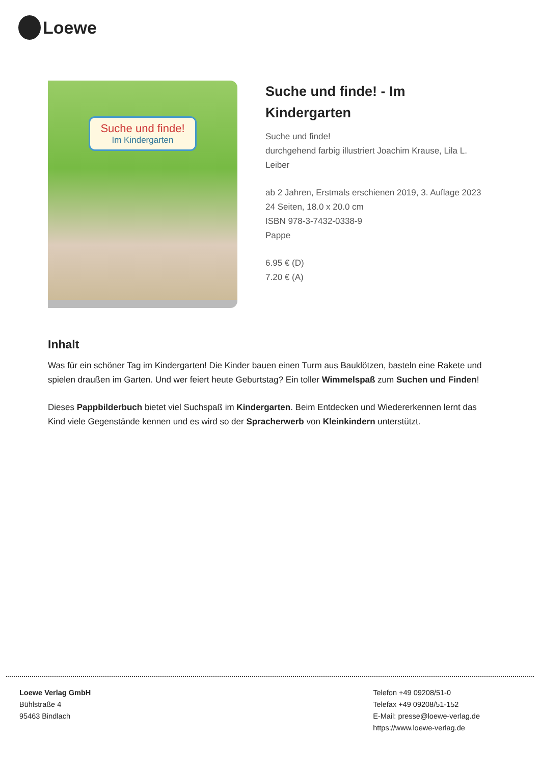Loewe
Suche und finde!
Im Kindergarten
Suche und finde! - Im Kindergarten
Suche und finde!
durchgehend farbig illustriert Joachim Krause, Lila L. Leiber
ab 2 Jahren, Erstmals erschienen 2019, 3. Auflage 2023
24 Seiten, 18.0 x 20.0 cm
ISBN 978-3-7432-0338-9
Pappe
6.95 € (D)
7.20 € (A)
Inhalt
Was für ein schöner Tag im Kindergarten! Die Kinder bauen einen Turm aus Bauklötzen, basteln eine Rakete und spielen draußen im Garten. Und wer feiert heute Geburtstag? Ein toller Wimmelspaß zum Suchen und Finden!
Dieses Pappbilderbuch bietet viel Suchspaß im Kindergarten. Beim Entdecken und Wiedererkennen lernt das Kind viele Gegenstände kennen und es wird so der Spracherwerb von Kleinkindern unterstützt.
Loewe Verlag GmbH
Bühlstraße 4
95463 Bindlach
Telefon +49 09208/51-0
Telefax +49 09208/51-152
E-Mail: presse@loewe-verlag.de
https://www.loewe-verlag.de